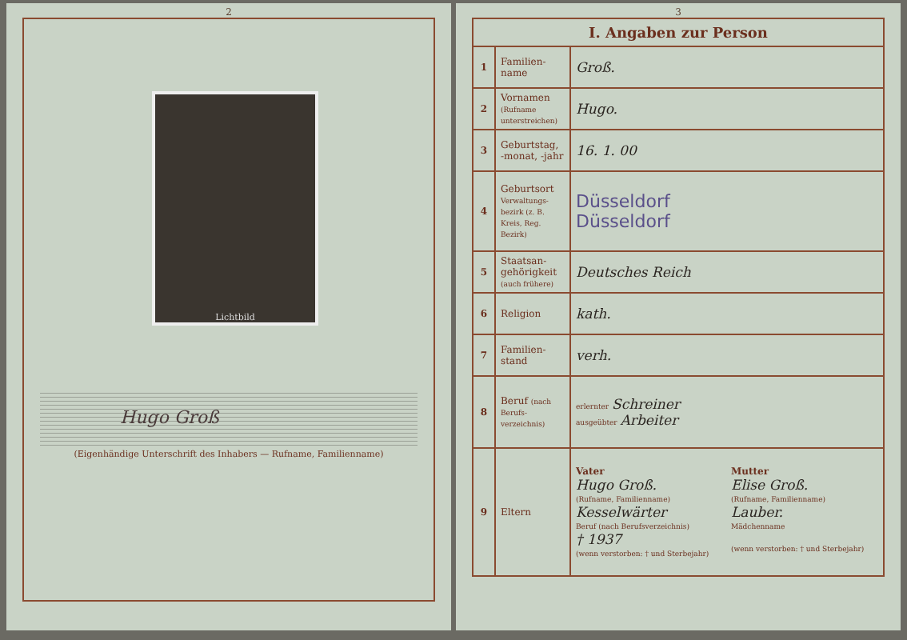2
Lichtbild
Hugo Groß
(Eigenhändige Unterschrift des Inhabers — Rufname, Familienname)
3
| I. Angaben zur Person | | |
| --- | --- | --- |
| 1 | Familien-name | Groß. |
| 2 | Vornamen (Rufname unterstreichen) | Hugo. |
| 3 | Geburtstag, -monat, -jahr | 16. 1. 00 |
| 4 | Geburtsort Verwaltungs-bezirk (z. B. Kreis, Reg. Bezirk) | Düsseldorf Düsseldorf |
| 5 | Staatsan-gehörigkeit (auch frühere) | Deutsches Reich |
| 6 | Religion | kath. |
| 7 | Familien-stand | verh. |
| 8 | Beruf (nach Berufs-verzeichnis) | erlernter Schreiner ausgeübter Arbeiter |
| 9 | Eltern | Vater Hugo Groß. (Rufname, Familienname) Kesselwärter Beruf (nach Berufsverzeichnis) † 1937 (wenn verstorben: † und Sterbejahr) Mutter Elise Groß. (Rufname, Familienname) Lauber. Mädchenname (wenn verstorben: † und Sterbejahr) |